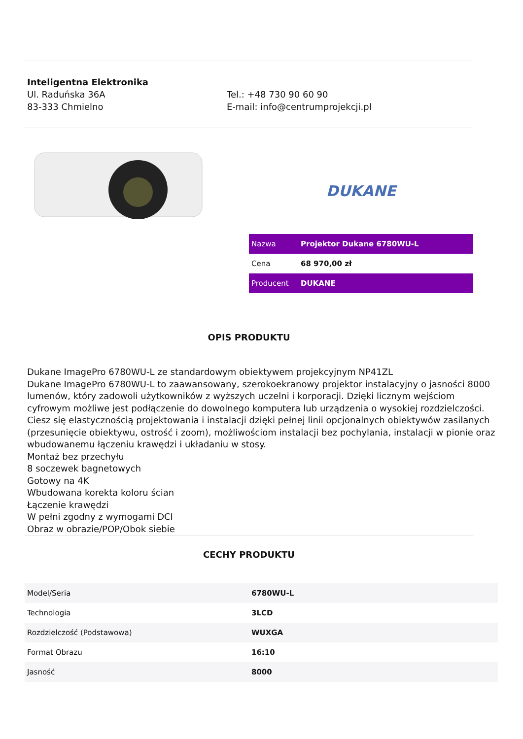Inteligentna Elektronika
Ul. Raduńska 36A
83-333 Chmielno
Tel.: +48 730 90 60 90
E-mail: info@centrumprojekcji.pl
DUKANE
| Nazwa | Projektor Dukane 6780WU-L |
| Cena | 68 970,00 zł |
| Producent | DUKANE |
OPIS PRODUKTU
Dukane ImagePro 6780WU-L ze standardowym obiektywem projekcyjnym NP41ZL
Dukane ImagePro 6780WU-L to zaawansowany, szerokoekranowy projektor instalacyjny o jasności 8000 lumenów, który zadowoli użytkowników z wyższych uczelni i korporacji. Dzięki licznym wejściom cyfrowym możliwe jest podłączenie do dowolnego komputera lub urządzenia o wysokiej rozdzielczości. Ciesz się elastycznością projektowania i instalacji dzięki pełnej linii opcjonalnych obiektywów zasilanych (przesunięcie obiektywu, ostrość i zoom), możliwościom instalacji bez pochylania, instalacji w pionie oraz wbudowanemu łączeniu krawędzi i układaniu w stosy.
Montaż bez przechyłu
8 soczewek bagnetowych
Gotowy na 4K
Wbudowana korekta koloru ścian
Łączenie krawędzi
W pełni zgodny z wymogami DCI
Obraz w obrazie/POP/Obok siebie
CECHY PRODUKTU
| Model/Seria | 6780WU-L |
| Technologia | 3LCD |
| Rozdzielczość (Podstawowa) | WUXGA |
| Format Obrazu | 16:10 |
| Jasność | 8000 |